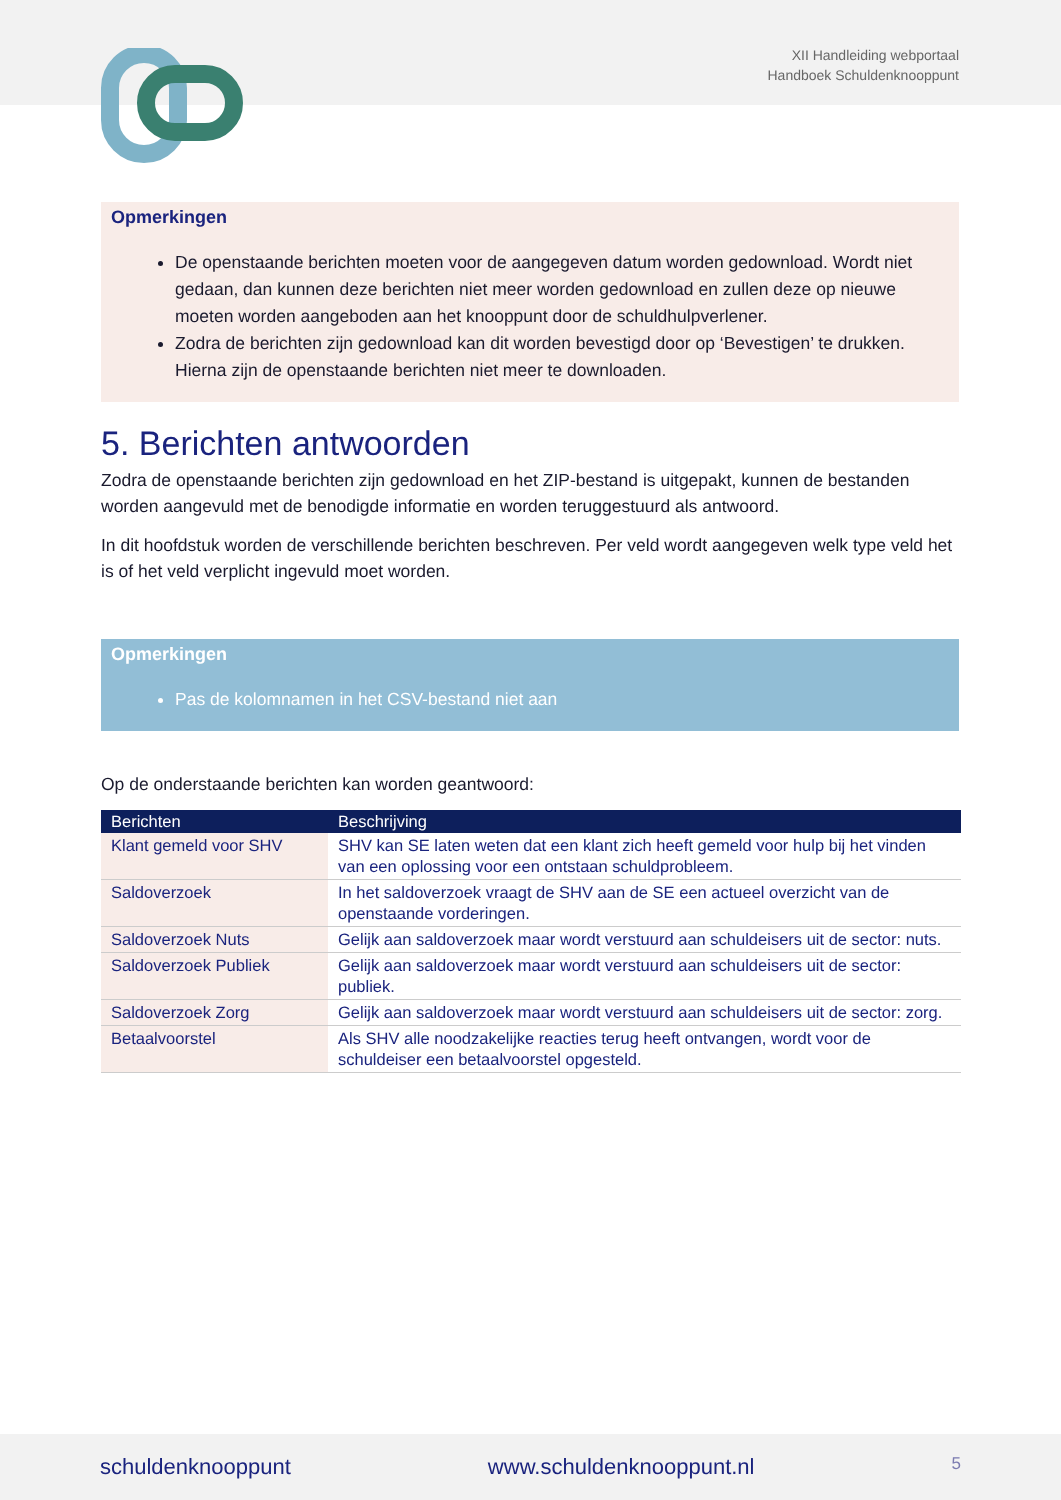XII Handleiding webportaal
Handboek Schuldenknooppunt
Opmerkingen
De openstaande berichten moeten voor de aangegeven datum worden gedownload. Wordt niet gedaan, dan kunnen deze berichten niet meer worden gedownload en zullen deze op nieuwe moeten worden aangeboden aan het knooppunt door de schuldhulpverlener.
Zodra de berichten zijn gedownload kan dit worden bevestigd door op ‘Bevestigen’ te drukken. Hierna zijn de openstaande berichten niet meer te downloaden.
5. Berichten antwoorden
Zodra de openstaande berichten zijn gedownload en het ZIP-bestand is uitgepakt, kunnen de bestanden worden aangevuld met de benodigde informatie en worden teruggestuurd als antwoord.
In dit hoofdstuk worden de verschillende berichten beschreven. Per veld wordt aangegeven welk type veld het is of het veld verplicht ingevuld moet worden.
Opmerkingen
Pas de kolomnamen in het CSV-bestand niet aan
Op de onderstaande berichten kan worden geantwoord:
| Berichten | Beschrijving |
| --- | --- |
| Klant gemeld voor SHV | SHV kan SE laten weten dat een klant zich heeft gemeld voor hulp bij het vinden van een oplossing voor een ontstaan schuldprobleem. |
| Saldoverzoek | In het saldoverzoek vraagt de SHV aan de SE een actueel overzicht van de openstaande vorderingen. |
| Saldoverzoek Nuts | Gelijk aan saldoverzoek maar wordt verstuurd aan schuldeisers uit de sector: nuts. |
| Saldoverzoek Publiek | Gelijk aan saldoverzoek maar wordt verstuurd aan schuldeisers uit de sector: publiek. |
| Saldoverzoek Zorg | Gelijk aan saldoverzoek maar wordt verstuurd aan schuldeisers uit de sector: zorg. |
| Betaalvoorstel | Als SHV alle noodzakelijke reacties terug heeft ontvangen, wordt voor de schuldeiser een betaalvoorstel opgesteld. |
schuldenknooppunt www.schuldenknooppunt.nl 5